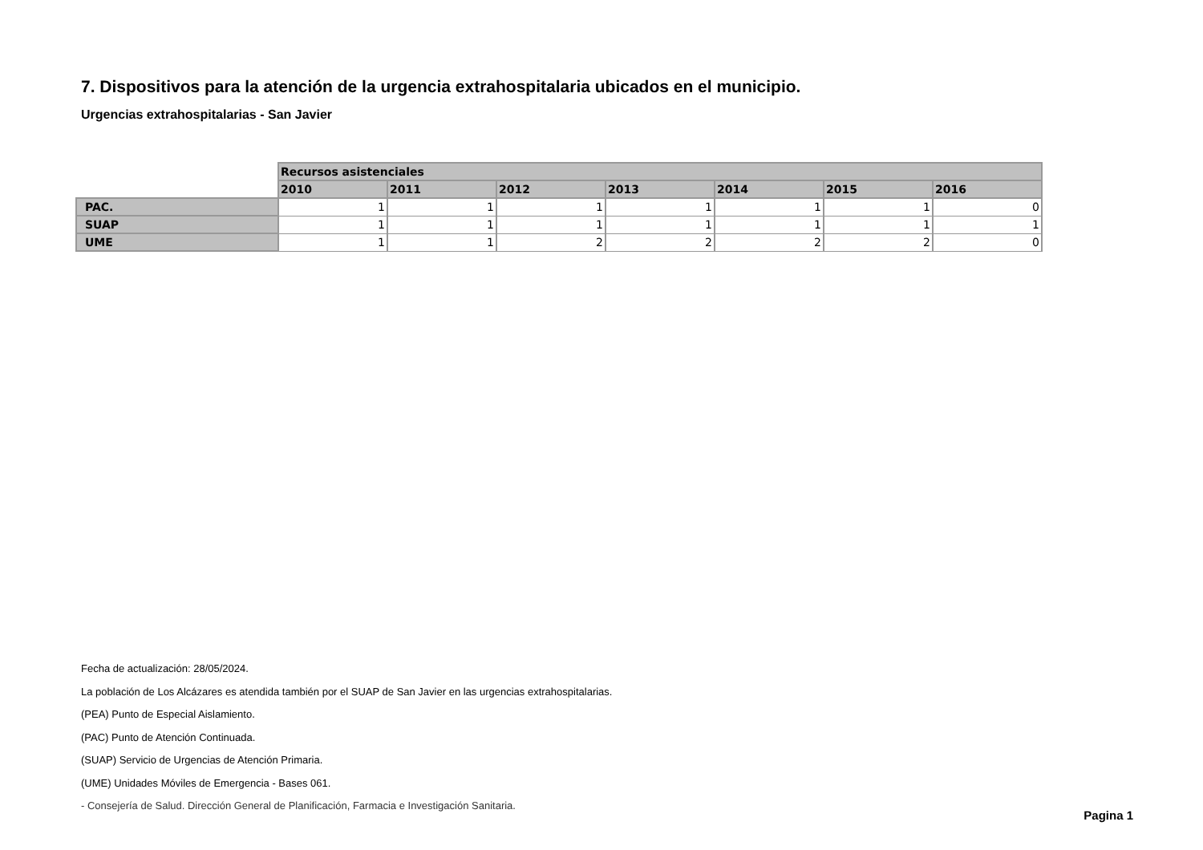7. Dispositivos para la atención de la urgencia extrahospitalaria ubicados en el municipio.
Urgencias extrahospitalarias - San Javier
| | Recursos asistenciales | | | | | | |
| --- | --- | --- | --- | --- | --- | --- | --- |
| | 2010 | 2011 | 2012 | 2013 | 2014 | 2015 | 2016 |
| PAC. | 1 | 1 | 1 | 1 | 1 | 1 | 0 |
| SUAP | 1 | 1 | 1 | 1 | 1 | 1 | 1 |
| UME | 1 | 1 | 2 | 2 | 2 | 2 | 0 |
Fecha de actualización: 28/05/2024.
La población de Los Alcázares es atendida también por el SUAP de San Javier en las urgencias extrahospitalarias.
(PEA) Punto de Especial Aislamiento.
(PAC) Punto de Atención Continuada.
(SUAP) Servicio de Urgencias de Atención Primaria.
(UME) Unidades Móviles de Emergencia - Bases 061.
- Consejería de Salud. Dirección General de Planificación, Farmacia e Investigación Sanitaria.
Pagina 1